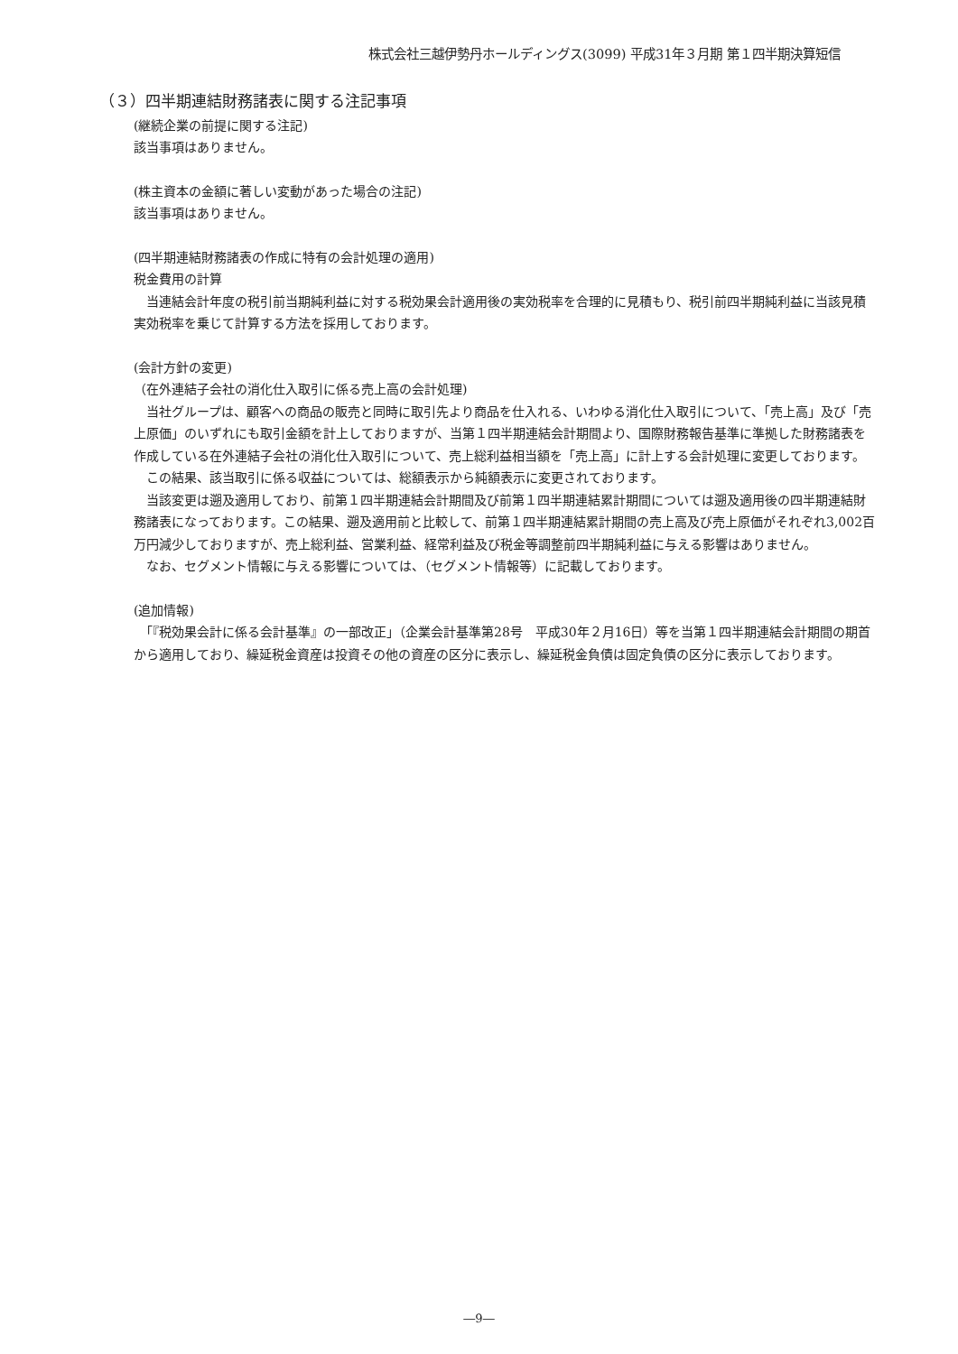株式会社三越伊勢丹ホールディングス(3099) 平成31年３月期 第１四半期決算短信
（３）四半期連結財務諸表に関する注記事項
(継続企業の前提に関する注記)
該当事項はありません。
(株主資本の金額に著しい変動があった場合の注記)
該当事項はありません。
(四半期連結財務諸表の作成に特有の会計処理の適用)
税金費用の計算
　当連結会計年度の税引前当期純利益に対する税効果会計適用後の実効税率を合理的に見積もり、税引前四半期純利益に当該見積実効税率を乗じて計算する方法を採用しております。
(会計方針の変更)
（在外連結子会社の消化仕入取引に係る売上高の会計処理)
　当社グループは、顧客への商品の販売と同時に取引先より商品を仕入れる、いわゆる消化仕入取引について、「売上高」及び「売上原価」のいずれにも取引金額を計上しておりますが、当第１四半期連結会計期間より、国際財務報告基準に準拠した財務諸表を作成している在外連結子会社の消化仕入取引について、売上総利益相当額を「売上高」に計上する会計処理に変更しております。
　この結果、該当取引に係る収益については、総額表示から純額表示に変更されております。
　当該変更は遡及適用しており、前第１四半期連結会計期間及び前第１四半期連結累計期間については遡及適用後の四半期連結財務諸表になっております。この結果、遡及適用前と比較して、前第１四半期連結累計期間の売上高及び売上原価がそれぞれ3,002百万円減少しておりますが、売上総利益、営業利益、経常利益及び税金等調整前四半期純利益に与える影響はありません。
　なお、セグメント情報に与える影響については、（セグメント情報等）に記載しております。
(追加情報)
　「『税効果会計に係る会計基準』の一部改正」（企業会計基準第28号　平成30年２月16日）等を当第１四半期連結会計期間の期首から適用しており、繰延税金資産は投資その他の資産の区分に表示し、繰延税金負債は固定負債の区分に表示しております。
―9―